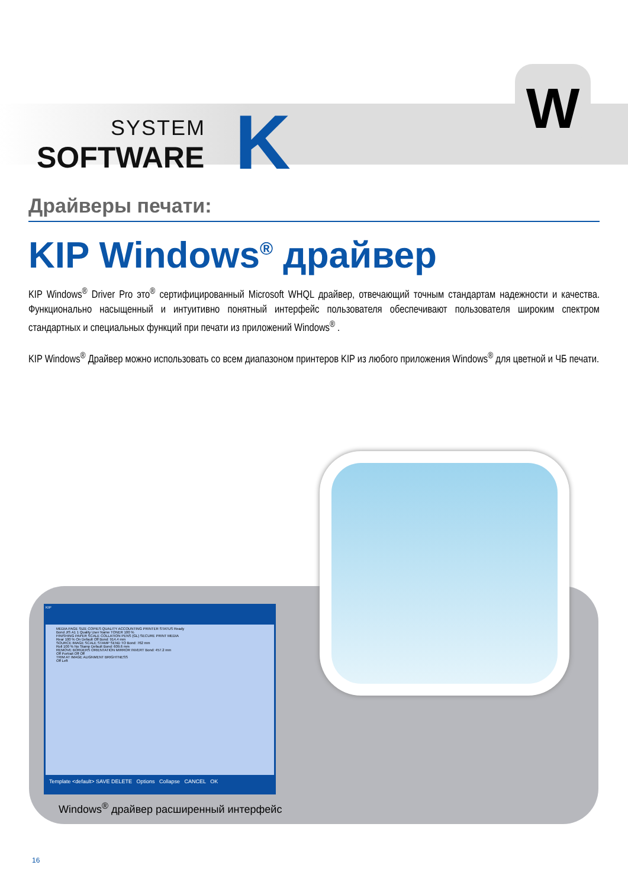SYSTEM
SOFTWARE
K
W
Драйверы печати:
KIP Windows<sup>®</sup> драйвер
KIP Windows<sup>®</sup> Driver Pro это<sup>®</sup> сертифицированный Microsoft WHQL драйвер, отвечающий точным стандартам надежности и качества. Функционально насыщенный и интуитивно понятный интерфейс пользователя обеспечивают пользователя широким спектром стандартных и специальных функций при печати из приложений Windows<sup>®</sup> .
KIP Windows<sup>®</sup> Драйвер можно использовать со всем диапазоном принтеров KIP из любого приложения Windows<sup>®</sup> для цветной и ЧБ печати.
KIP
MEDIA PAGE SIZE COPIES QUALITY ACCOUNTING PRINTER STATUS Ready
Bond JIS A1 1 Quality User Name TONER 100 %
FINISHING PAPER SCALE COLLATION PENS (GL) SECURE PRINT MEDIA
Rear 100 % On Default Off Bond: 914.4 mm
SOURCE IMAGE SCALE STAMP SEND TO Bond: 762 mm
Roll 100 % No Stamp Default Bond: 609.6 mm
REMOVE BORDERS ORIENTATION MIRROR INVERT Bond: 457.2 mm
Off Portrait Off Off
TRIM AT IMAGE ALIGNMENT BRIGHTNESS
Off Left
Template <default> SAVE DELETE Options Collapse CANCEL OK
Windows<sup>®</sup> драйвер расширенный интерфейс
16